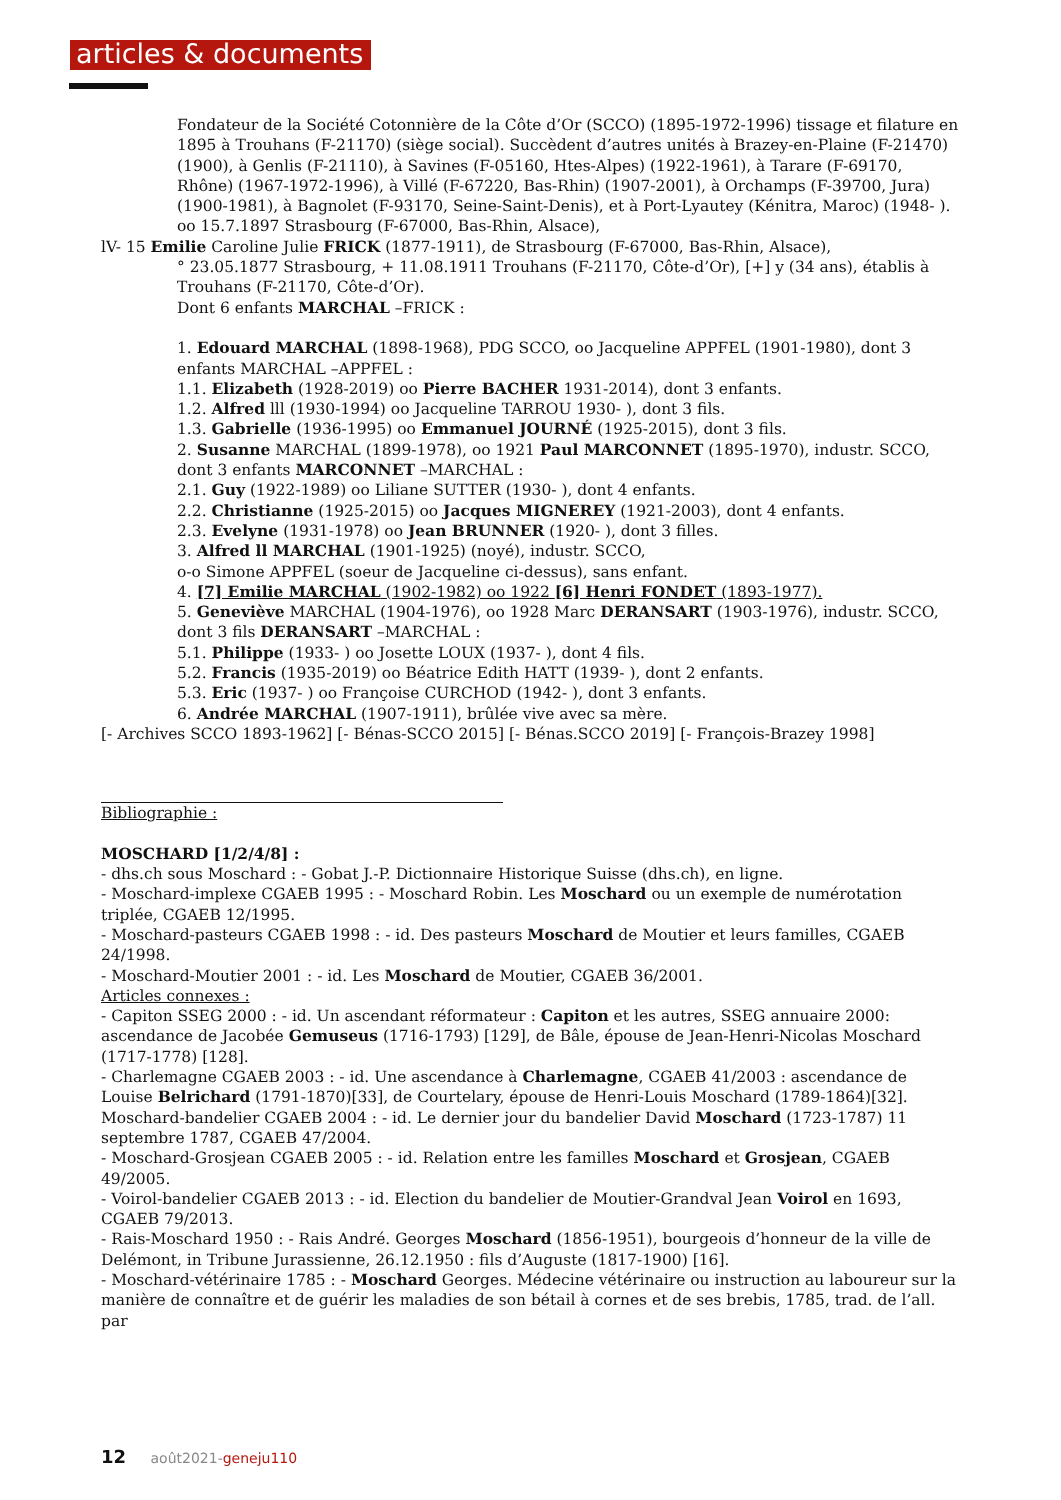articles & documents
Fondateur de la Société Cotonnière de la Côte d’Or (SCCO) (1895-1972-1996) tissage et filature en 1895 à Trouhans (F-21170) (siège social). Succèdent d’autres unités à Brazey-en-Plaine (F-21470) (1900), à Genlis (F-21110), à Savines (F-05160, Htes-Alpes) (1922-1961), à Tarare (F-69170, Rhône) (1967-1972-1996), à Villé (F-67220, Bas-Rhin) (1907-2001), à Orchamps (F-39700, Jura) (1900-1981), à Bagnolet (F-93170, Seine-Saint-Denis), et à Port-Lyautey (Kénitra, Maroc) (1948- ).
oo 15.7.1897 Strasbourg (F-67000, Bas-Rhin, Alsace),
lV- 15 Emilie Caroline Julie FRICK (1877-1911), de Strasbourg (F-67000, Bas-Rhin, Alsace),
° 23.05.1877 Strasbourg, + 11.08.1911 Trouhans (F-21170, Côte-d’Or), [+] y (34 ans), établis à Trouhans (F-21170, Côte-d’Or).
Dont 6 enfants MARCHAL –FRICK :
1. Edouard MARCHAL (1898-1968), PDG SCCO, oo Jacqueline APPFEL (1901-1980), dont 3 enfants MARCHAL –APPFEL :
1.1. Elizabeth (1928-2019) oo Pierre BACHER 1931-2014), dont 3 enfants.
1.2. Alfred lll (1930-1994) oo Jacqueline TARROU 1930- ), dont 3 fils.
1.3. Gabrielle (1936-1995) oo Emmanuel JOURNÉ (1925-2015), dont 3 fils.
2. Susanne MARCHAL (1899-1978), oo 1921 Paul MARCONNET (1895-1970), industr. SCCO,
dont 3 enfants MARCONNET –MARCHAL :
2.1. Guy (1922-1989) oo Liliane SUTTER (1930- ), dont 4 enfants.
2.2. Christianne (1925-2015) oo Jacques MIGNEREY (1921-2003), dont 4 enfants.
2.3. Evelyne (1931-1978) oo Jean BRUNNER (1920- ), dont 3 filles.
3. Alfred ll MARCHAL (1901-1925) (noyé), industr. SCCO,
o-o Simone APPFEL (soeur de Jacqueline ci-dessus), sans enfant.
4. [7] Emilie MARCHAL (1902-1982) oo 1922 [6] Henri FONDET (1893-1977).
5. Geneviève MARCHAL (1904-1976), oo 1928 Marc DERANSART (1903-1976), industr. SCCO,
dont 3 fils DERANSART –MARCHAL :
5.1. Philippe (1933- ) oo Josette LOUX (1937- ), dont 4 fils.
5.2. Francis (1935-2019) oo Béatrice Edith HATT (1939- ), dont 2 enfants.
5.3. Eric (1937- ) oo Françoise CURCHOD (1942- ), dont 3 enfants.
6. Andrée MARCHAL (1907-1911), brûlée vive avec sa mère.
[- Archives SCCO 1893-1962] [- Bénas-SCCO 2015] [- Bénas.SCCO 2019] [- François-Brazey 1998]
Bibliographie :
MOSCHARD [1/2/4/8] :
- dhs.ch sous Moschard : - Gobat J.-P. Dictionnaire Historique Suisse (dhs.ch), en ligne.
- Moschard-implexe CGAEB 1995 : - Moschard Robin. Les Moschard ou un exemple de numérotation triplée, CGAEB 12/1995.
- Moschard-pasteurs CGAEB 1998 : - id. Des pasteurs Moschard de Moutier et leurs familles, CGAEB 24/1998.
- Moschard-Moutier 2001 : - id. Les Moschard de Moutier, CGAEB 36/2001.
Articles connexes :
- Capiton SSEG 2000 : - id. Un ascendant réformateur : Capiton et les autres, SSEG annuaire 2000: ascendance de Jacobée Gemuseus (1716-1793) [129], de Bâle, épouse de Jean-Henri-Nicolas Moschard (1717-1778) [128].
- Charlemagne CGAEB 2003 : - id. Une ascendance à Charlemagne, CGAEB 41/2003 : ascendance de Louise Belrichard (1791-1870)[33], de Courtelary, épouse de Henri-Louis Moschard (1789-1864)[32].
Moschard-bandelier CGAEB 2004 : - id. Le dernier jour du bandelier David Moschard (1723-1787) 11 septembre 1787, CGAEB 47/2004.
- Moschard-Grosjean CGAEB 2005 : - id. Relation entre les familles Moschard et Grosjean, CGAEB 49/2005.
- Voirol-bandelier CGAEB 2013 : - id. Election du bandelier de Moutier-Grandval Jean Voirol en 1693, CGAEB 79/2013.
- Rais-Moschard 1950 : - Rais André. Georges Moschard (1856-1951), bourgeois d’honneur de la ville de Delémont, in Tribune Jurassienne, 26.12.1950 : fils d’Auguste (1817-1900) [16].
- Moschard-vétérinaire 1785 : - Moschard Georges. Médecine vétérinaire ou instruction au laboureur sur la manière de connaître et de guérir les maladies de son bétail à cornes et de ses brebis, 1785, trad. de l’all. par
12 août2021-geneju110